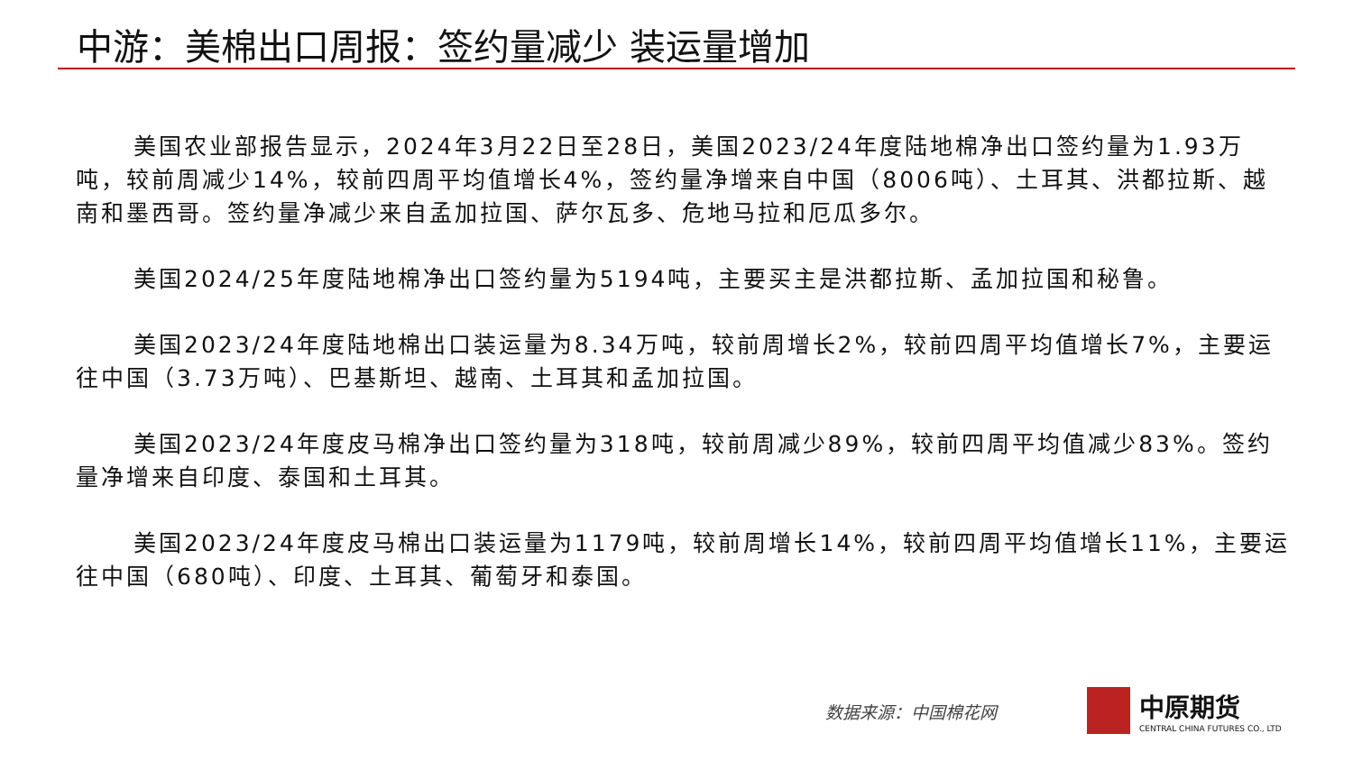中游：美棉出口周报：签约量减少 装运量增加
美国农业部报告显示，2024年3月22日至28日，美国2023/24年度陆地棉净出口签约量为1.93万吨，较前周减少14%，较前四周平均值增长4%，签约量净增来自中国（8006吨）、土耳其、洪都拉斯、越南和墨西哥。签约量净减少来自孟加拉国、萨尔瓦多、危地马拉和厄瓜多尔。
美国2024/25年度陆地棉净出口签约量为5194吨，主要买主是洪都拉斯、孟加拉国和秘鲁。
美国2023/24年度陆地棉出口装运量为8.34万吨，较前周增长2%，较前四周平均值增长7%，主要运往中国（3.73万吨）、巴基斯坦、越南、土耳其和孟加拉国。
美国2023/24年度皮马棉净出口签约量为318吨，较前周减少89%，较前四周平均值减少83%。签约量净增来自印度、泰国和土耳其。
美国2023/24年度皮马棉出口装运量为1179吨，较前周增长14%，较前四周平均值增长11%，主要运往中国（680吨）、印度、土耳其、葡萄牙和泰国。
数据来源：中国棉花网
中原期货
CENTRAL CHINA FUTURES CO., LTD